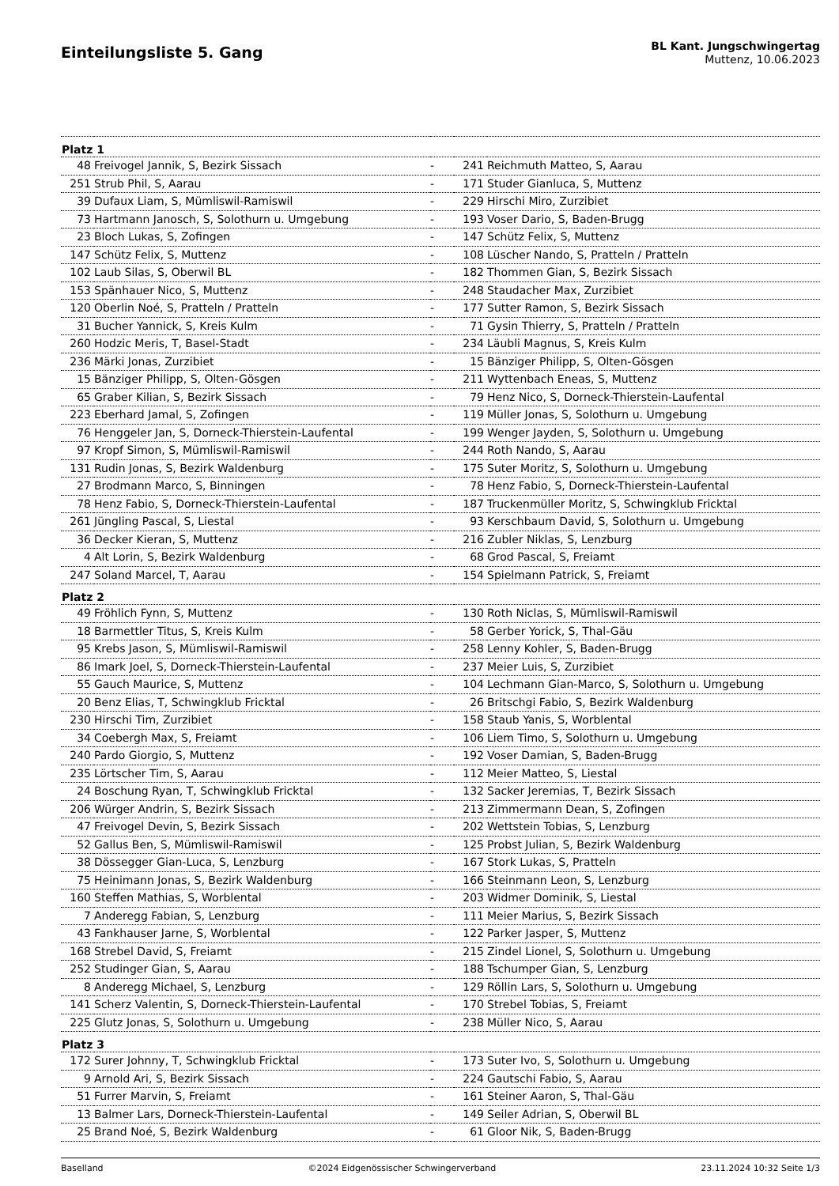Einteilungsliste 5. Gang
BL Kant. Jungschwingertag
Muttenz, 10.06.2023
| Platz 1 | | | | |
| --- | --- | --- | --- | --- |
| 48 | Freivogel Jannik, S, Bezirk Sissach | - | 241 | Reichmuth Matteo, S, Aarau |
| 251 | Strub Phil, S, Aarau | - | 171 | Studer Gianluca, S, Muttenz |
| 39 | Dufaux Liam, S, Mümliswil-Ramiswil | - | 229 | Hirschi Miro, Zurzibiet |
| 73 | Hartmann Janosch, S, Solothurn u. Umgebung | - | 193 | Voser Dario, S, Baden-Brugg |
| 23 | Bloch Lukas, S, Zofingen | - | 147 | Schütz Felix, S, Muttenz |
| 147 | Schütz Felix, S, Muttenz | - | 108 | Lüscher Nando, S, Pratteln / Pratteln |
| 102 | Laub Silas, S, Oberwil BL | - | 182 | Thommen Gian, S, Bezirk Sissach |
| 153 | Spänhauer Nico, S, Muttenz | - | 248 | Staudacher Max, Zurzibiet |
| 120 | Oberlin Noé, S, Pratteln / Pratteln | - | 177 | Sutter Ramon, S, Bezirk Sissach |
| 31 | Bucher Yannick, S, Kreis Kulm | - | 71 | Gysin Thierry, S, Pratteln / Pratteln |
| 260 | Hodzic Meris, T, Basel-Stadt | - | 234 | Läubli Magnus, S, Kreis Kulm |
| 236 | Märki Jonas, Zurzibiet | - | 15 | Bänziger Philipp, S, Olten-Gösgen |
| 15 | Bänziger Philipp, S, Olten-Gösgen | - | 211 | Wyttenbach Eneas, S, Muttenz |
| 65 | Graber Kilian, S, Bezirk Sissach | - | 79 | Henz Nico, S, Dorneck-Thierstein-Laufental |
| 223 | Eberhard Jamal, S, Zofingen | - | 119 | Müller Jonas, S, Solothurn u. Umgebung |
| 76 | Henggeler Jan, S, Dorneck-Thierstein-Laufental | - | 199 | Wenger Jayden, S, Solothurn u. Umgebung |
| 97 | Kropf Simon, S, Mümliswil-Ramiswil | - | 244 | Roth Nando, S, Aarau |
| 131 | Rudin Jonas, S, Bezirk Waldenburg | - | 175 | Suter Moritz, S, Solothurn u. Umgebung |
| 27 | Brodmann Marco, S, Binningen | - | 78 | Henz Fabio, S, Dorneck-Thierstein-Laufental |
| 78 | Henz Fabio, S, Dorneck-Thierstein-Laufental | - | 187 | Truckenmüller Moritz, S, Schwingklub Fricktal |
| 261 | Jüngling Pascal, S, Liestal | - | 93 | Kerschbaum David, S, Solothurn u. Umgebung |
| 36 | Decker Kieran, S, Muttenz | - | 216 | Zubler Niklas, S, Lenzburg |
| 4 | Alt Lorin, S, Bezirk Waldenburg | - | 68 | Grod Pascal, S, Freiamt |
| 247 | Soland Marcel, T, Aarau | - | 154 | Spielmann Patrick, S, Freiamt |
| Platz 2 | | | | |
| 49 | Fröhlich Fynn, S, Muttenz | - | 130 | Roth Niclas, S, Mümliswil-Ramiswil |
| 18 | Barmettler Titus, S, Kreis Kulm | - | 58 | Gerber Yorick, S, Thal-Gäu |
| 95 | Krebs Jason, S, Mümliswil-Ramiswil | - | 258 | Lenny Kohler, S, Baden-Brugg |
| 86 | Imark Joel, S, Dorneck-Thierstein-Laufental | - | 237 | Meier Luis, S, Zurzibiet |
| 55 | Gauch Maurice, S, Muttenz | - | 104 | Lechmann Gian-Marco, S, Solothurn u. Umgebung |
| 20 | Benz Elias, T, Schwingklub Fricktal | - | 26 | Britschgi Fabio, S, Bezirk Waldenburg |
| 230 | Hirschi Tim, Zurzibiet | - | 158 | Staub Yanis, S, Worblental |
| 34 | Coebergh Max, S, Freiamt | - | 106 | Liem Timo, S, Solothurn u. Umgebung |
| 240 | Pardo Giorgio, S, Muttenz | - | 192 | Voser Damian, S, Baden-Brugg |
| 235 | Lörtscher Tim, S, Aarau | - | 112 | Meier Matteo, S, Liestal |
| 24 | Boschung Ryan, T, Schwingklub Fricktal | - | 132 | Sacker Jeremias, T, Bezirk Sissach |
| 206 | Würger Andrin, S, Bezirk Sissach | - | 213 | Zimmermann Dean, S, Zofingen |
| 47 | Freivogel Devin, S, Bezirk Sissach | - | 202 | Wettstein Tobias, S, Lenzburg |
| 52 | Gallus Ben, S, Mümliswil-Ramiswil | - | 125 | Probst Julian, S, Bezirk Waldenburg |
| 38 | Dössegger Gian-Luca, S, Lenzburg | - | 167 | Stork Lukas, S, Pratteln |
| 75 | Heinimann Jonas, S, Bezirk Waldenburg | - | 166 | Steinmann Leon, S, Lenzburg |
| 160 | Steffen Mathias, S, Worblental | - | 203 | Widmer Dominik, S, Liestal |
| 7 | Anderegg Fabian, S, Lenzburg | - | 111 | Meier Marius, S, Bezirk Sissach |
| 43 | Fankhauser Jarne, S, Worblental | - | 122 | Parker Jasper, S, Muttenz |
| 168 | Strebel David, S, Freiamt | - | 215 | Zindel Lionel, S, Solothurn u. Umgebung |
| 252 | Studinger Gian, S, Aarau | - | 188 | Tschumper Gian, S, Lenzburg |
| 8 | Anderegg Michael, S, Lenzburg | - | 129 | Röllin Lars, S, Solothurn u. Umgebung |
| 141 | Scherz Valentin, S, Dorneck-Thierstein-Laufental | - | 170 | Strebel Tobias, S, Freiamt |
| 225 | Glutz Jonas, S, Solothurn u. Umgebung | - | 238 | Müller Nico, S, Aarau |
| Platz 3 | | | | |
| 172 | Surer Johnny, T, Schwingklub Fricktal | - | 173 | Suter Ivo, S, Solothurn u. Umgebung |
| 9 | Arnold Ari, S, Bezirk Sissach | - | 224 | Gautschi Fabio, S, Aarau |
| 51 | Furrer Marvin, S, Freiamt | - | 161 | Steiner Aaron, S, Thal-Gäu |
| 13 | Balmer Lars, Dorneck-Thierstein-Laufental | - | 149 | Seiler Adrian, S, Oberwil BL |
| 25 | Brand Noé, S, Bezirk Waldenburg | - | 61 | Gloor Nik, S, Baden-Brugg |
Baselland ©2024 Eidgenössischer Schwingerverband 23.11.2024 10:32 Seite 1/3